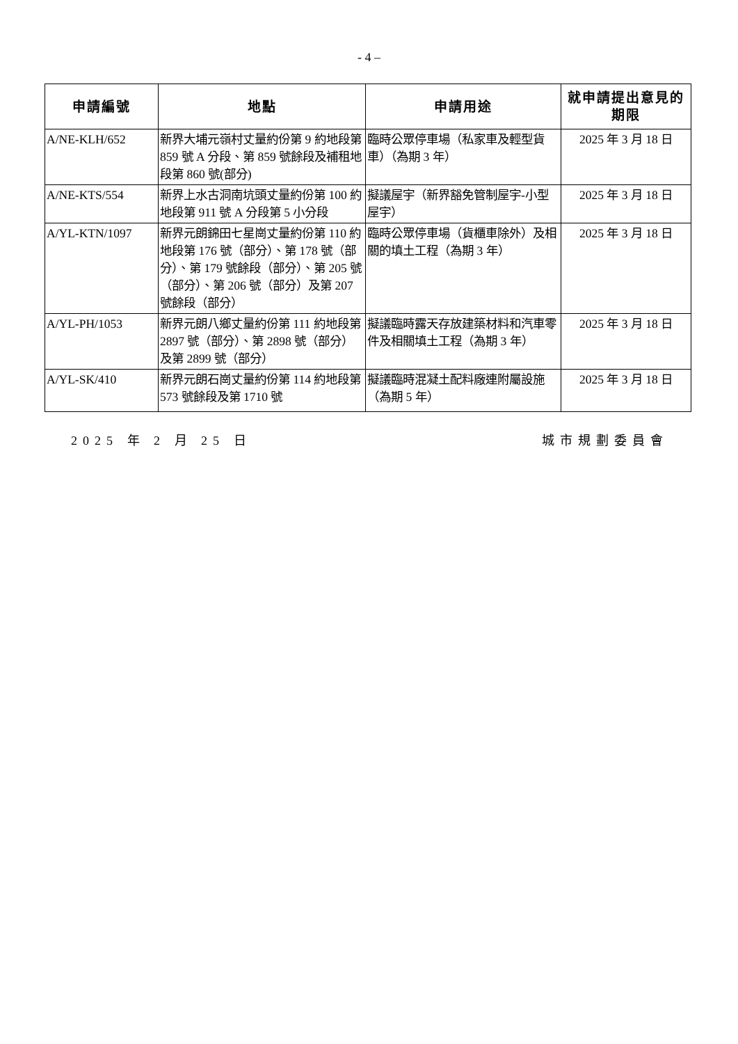- 4 –
| 申請編號 | 地點 | 申請用途 | 就申請提出意見的期限 |
| --- | --- | --- | --- |
| A/NE-KLH/652 | 新界大埔元嶺村丈量約份第 9 約地段第 859 號 A 分段、第 859 號餘段及補租地段第 860 號(部分) | 臨時公眾停車場（私家車及輕型貨車）（為期 3 年） | 2025 年 3 月 18 日 |
| A/NE-KTS/554 | 新界上水古洞南坑頭丈量約份第 100 約地段第 911 號 A 分段第 5 小分段 | 擬議屋宇（新界豁免管制屋宇-小型屋宇） | 2025 年 3 月 18 日 |
| A/YL-KTN/1097 | 新界元朗錦田七星崗丈量約份第 110 約地段第 176 號（部分）、第 178 號（部分）、第 179 號餘段（部分）、第 205 號（部分）、第 206 號（部分）及第 207 號餘段（部分） | 臨時公眾停車場（貨櫃車除外）及相關的填土工程（為期 3 年） | 2025 年 3 月 18 日 |
| A/YL-PH/1053 | 新界元朗八鄉丈量約份第 111 約地段第 2897 號（部分）、第 2898 號（部分）及第 2899 號（部分） | 擬議臨時露天存放建築材料和汽車零件及相關填土工程（為期 3 年） | 2025 年 3 月 18 日 |
| A/YL-SK/410 | 新界元朗石崗丈量約份第 114 約地段第 573 號餘段及第 1710 號 | 擬議臨時混凝土配料廠連附屬設施（為期 5 年） | 2025 年 3 月 18 日 |
2025 年 2 月 25 日 城市規劃委員會